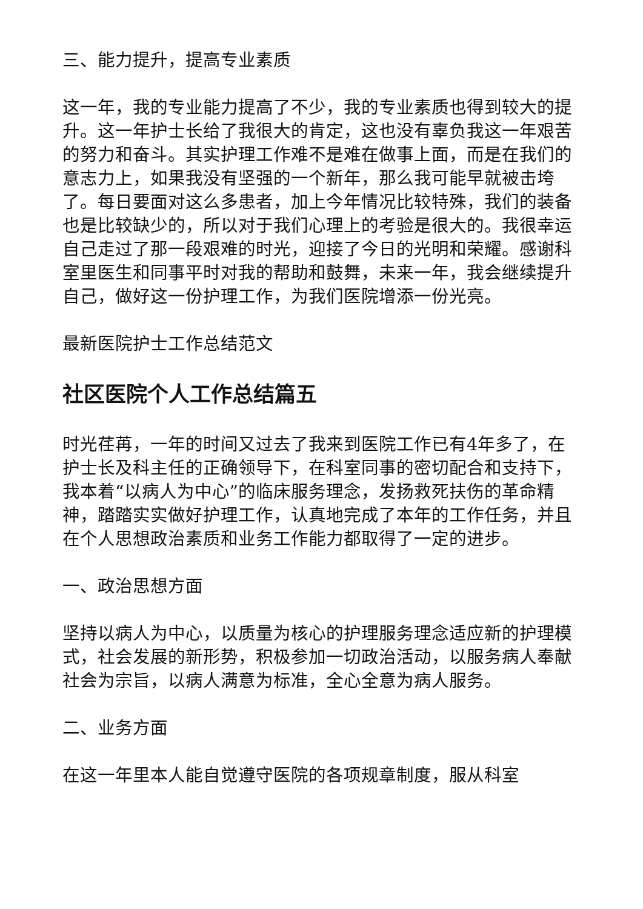三、能力提升，提高专业素质
这一年，我的专业能力提高了不少，我的专业素质也得到较大的提升。这一年护士长给了我很大的肯定，这也没有辜负我这一年艰苦的努力和奋斗。其实护理工作难不是难在做事上面，而是在我们的意志力上，如果我没有坚强的一个新年，那么我可能早就被击垮了。每日要面对这么多患者，加上今年情况比较特殊，我们的装备也是比较缺少的，所以对于我们心理上的考验是很大的。我很幸运自己走过了那一段艰难的时光，迎接了今日的光明和荣耀。感谢科室里医生和同事平时对我的帮助和鼓舞，未来一年，我会继续提升自己，做好这一份护理工作，为我们医院增添一份光亮。
最新医院护士工作总结范文
社区医院个人工作总结篇五
时光荏苒，一年的时间又过去了我来到医院工作已有4年多了，在护士长及科主任的正确领导下，在科室同事的密切配合和支持下，我本着“以病人为中心”的临床服务理念，发扬救死扶伤的革命精神，踏踏实实做好护理工作，认真地完成了本年的工作任务，并且在个人思想政治素质和业务工作能力都取得了一定的进步。
一、政治思想方面
坚持以病人为中心，以质量为核心的护理服务理念适应新的护理模式，社会发展的新形势，积极参加一切政治活动，以服务病人奉献社会为宗旨，以病人满意为标准，全心全意为病人服务。
二、业务方面
在这一年里本人能自觉遵守医院的各项规章制度，服从科室